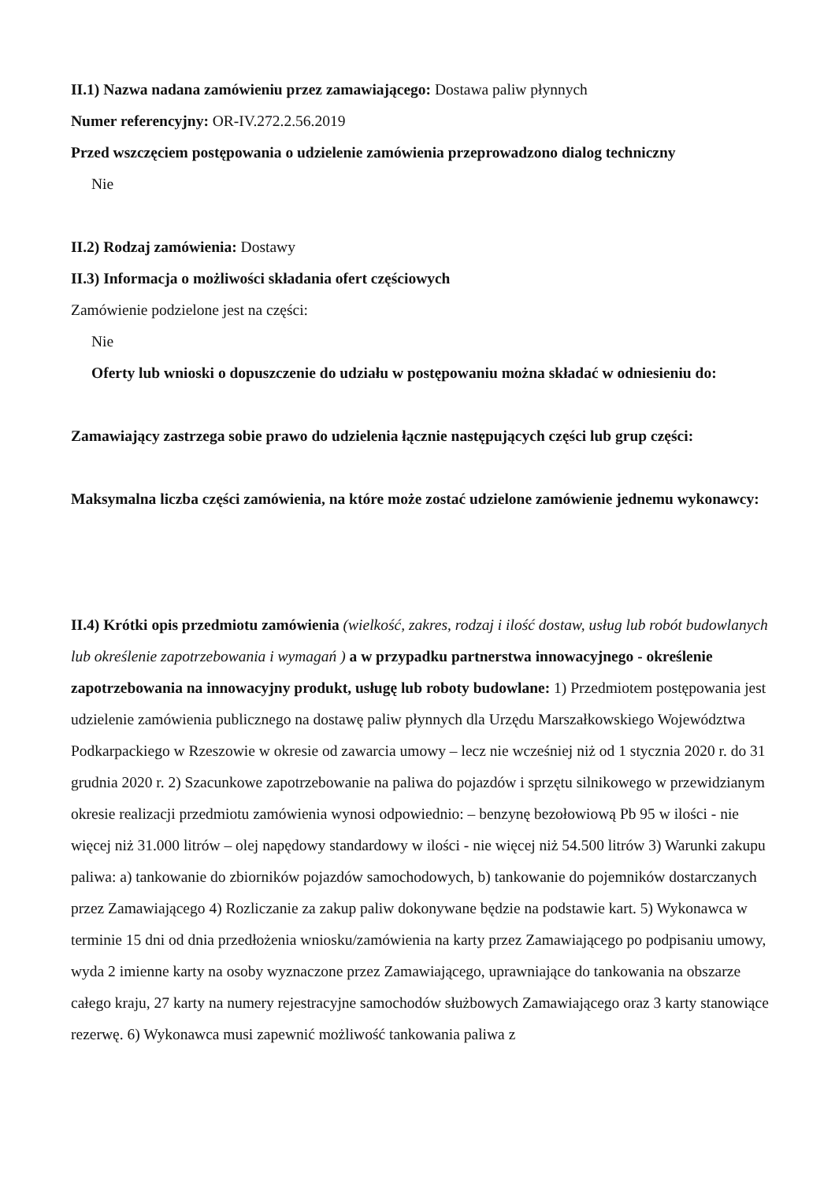II.1) Nazwa nadana zamówieniu przez zamawiającego: Dostawa paliw płynnych
Numer referencyjny: OR-IV.272.2.56.2019
Przed wszczęciem postępowania o udzielenie zamówienia przeprowadzono dialog techniczny
Nie
II.2) Rodzaj zamówienia: Dostawy
II.3) Informacja o możliwości składania ofert częściowych
Zamówienie podzielone jest na części:
Nie
Oferty lub wnioski o dopuszczenie do udziału w postępowaniu można składać w odniesieniu do:
Zamawiający zastrzega sobie prawo do udzielenia łącznie następujących części lub grup części:
Maksymalna liczba części zamówienia, na które może zostać udzielone zamówienie jednemu wykonawcy:
II.4) Krótki opis przedmiotu zamówienia (wielkość, zakres, rodzaj i ilość dostaw, usług lub robót budowlanych lub określenie zapotrzebowania i wymagań ) a w przypadku partnerstwa innowacyjnego - określenie zapotrzebowania na innowacyjny produkt, usługę lub roboty budowlane: 1) Przedmiotem postępowania jest udzielenie zamówienia publicznego na dostawę paliw płynnych dla Urzędu Marszałkowskiego Województwa Podkarpackiego w Rzeszowie w okresie od zawarcia umowy – lecz nie wcześniej niż od 1 stycznia 2020 r. do 31 grudnia 2020 r. 2) Szacunkowe zapotrzebowanie na paliwa do pojazdów i sprzętu silnikowego w przewidzianym okresie realizacji przedmiotu zamówienia wynosi odpowiednio: – benzynę bezołowiową Pb 95 w ilości - nie więcej niż 31.000 litrów – olej napędowy standardowy w ilości - nie więcej niż 54.500 litrów 3) Warunki zakupu paliwa: a) tankowanie do zbiorników pojazdów samochodowych, b) tankowanie do pojemników dostarczanych przez Zamawiającego 4) Rozliczanie za zakup paliw dokonywane będzie na podstawie kart. 5) Wykonawca w terminie 15 dni od dnia przedłożenia wniosku/zamówienia na karty przez Zamawiającego po podpisaniu umowy, wyda 2 imienne karty na osoby wyznaczone przez Zamawiającego, uprawniające do tankowania na obszarze całego kraju, 27 karty na numery rejestracyjne samochodów służbowych Zamawiającego oraz 3 karty stanowiące rezerwę. 6) Wykonawca musi zapewnić możliwość tankowania paliwa z